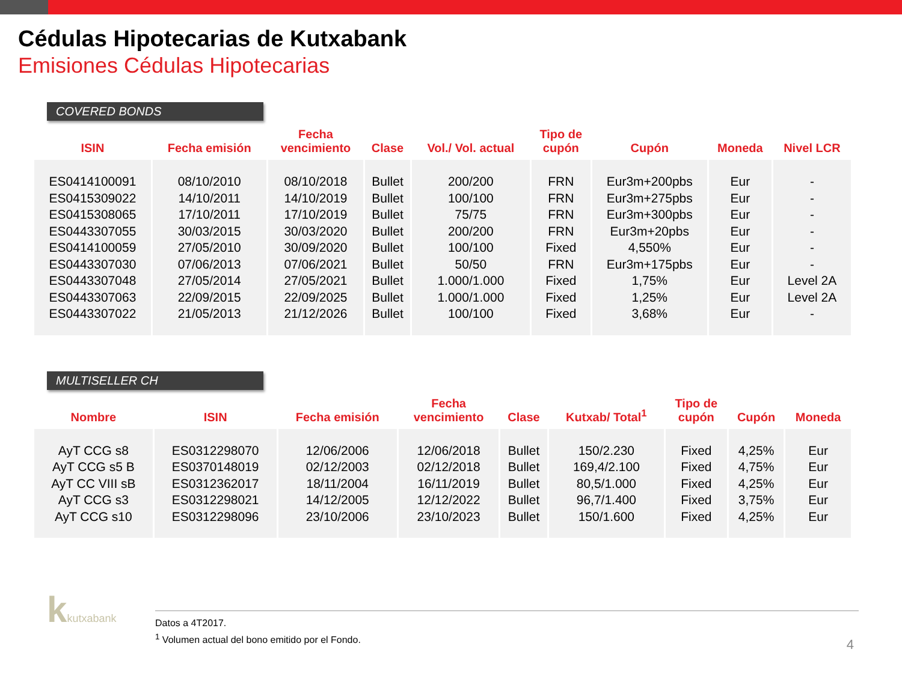Cédulas Hipotecarias de Kutxabank
Emisiones Cédulas Hipotecarias
COVERED BONDS
| ISIN | Fecha emisión | Fecha vencimiento | Clase | Vol./ Vol. actual | Tipo de cupón | Cupón | Moneda | Nivel LCR |
| --- | --- | --- | --- | --- | --- | --- | --- | --- |
| ES0414100091 ES0415309022 ES0415308065 ES0443307055 ES0414100059 ES0443307030 ES0443307048 ES0443307063 ES0443307022 | 08/10/2010 14/10/2011 17/10/2011 30/03/2015 27/05/2010 07/06/2013 27/05/2014 22/09/2015 21/05/2013 | 08/10/2018 14/10/2019 17/10/2019 30/03/2020 30/09/2020 07/06/2021 27/05/2021 22/09/2025 21/12/2026 | Bullet Bullet Bullet Bullet Bullet Bullet Bullet Bullet Bullet | 200/200 100/100 75/75 200/200 100/100 50/50 1.000/1.000 1.000/1.000 100/100 | FRN FRN FRN FRN Fixed FRN Fixed Fixed Fixed | Eur3m+200pbs Eur3m+275pbs Eur3m+300pbs Eur3m+20pbs 4,550% Eur3m+175pbs 1,75% 1,25% 3,68% | Eur Eur Eur Eur Eur Eur Eur Eur Eur | - - - - - - Level 2A Level 2A - |
MULTISELLER CH
| Nombre | ISIN | Fecha emisión | Fecha vencimiento | Clase | Kutxab/ Total<sup>1</sup> | Tipo de cupón | Cupón | Moneda |
| --- | --- | --- | --- | --- | --- | --- | --- | --- |
| AyT CCG s8 AyT CCG s5 B AyT CC VIII sB AyT CCG s3 AyT CCG s10 | ES0312298070 ES0370148019 ES0312362017 ES0312298021 ES0312298096 | 12/06/2006 02/12/2003 18/11/2004 14/12/2005 23/10/2006 | 12/06/2018 02/12/2018 16/11/2019 12/12/2022 23/10/2023 | Bullet Bullet Bullet Bullet Bullet | 150/2.230 169,4/2.100 80,5/1.000 96,7/1.400 150/1.600 | Fixed Fixed Fixed Fixed Fixed | 4,25% 4,75% 4,25% 3,75% 4,25% | Eur Eur Eur Eur Eur |
kkutxabank
Datos a 4T2017.
<sup>1</sup> Volumen actual del bono emitido por el Fondo.
4